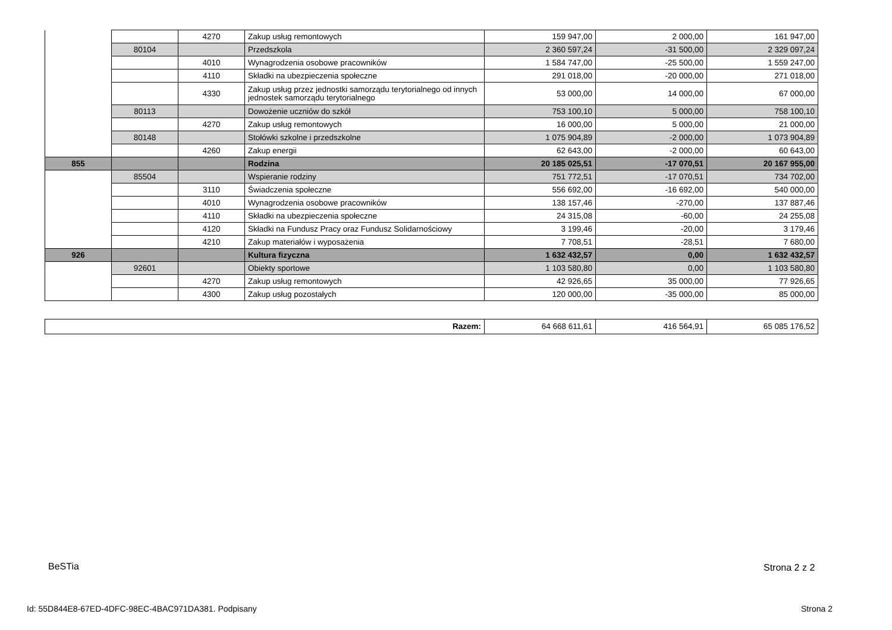| | | 4270 | Zakup usług remontowych | 159 947,00 | 2 000,00 | 161 947,00 |
| | 80104 | | Przedszkola | 2 360 597,24 | -31 500,00 | 2 329 097,24 |
| | | 4010 | Wynagrodzenia osobowe pracowników | 1 584 747,00 | -25 500,00 | 1 559 247,00 |
| | | 4110 | Składki na ubezpieczenia społeczne | 291 018,00 | -20 000,00 | 271 018,00 |
| | | 4330 | Zakup usług przez jednostki samorządu terytorialnego od innych jednostek samorządu terytorialnego | 53 000,00 | 14 000,00 | 67 000,00 |
| | 80113 | | Dowożenie uczniów do szkół | 753 100,10 | 5 000,00 | 758 100,10 |
| | | 4270 | Zakup usług remontowych | 16 000,00 | 5 000,00 | 21 000,00 |
| | 80148 | | Stołówki szkolne i przedszkolne | 1 075 904,89 | -2 000,00 | 1 073 904,89 |
| | | 4260 | Zakup energii | 62 643,00 | -2 000,00 | 60 643,00 |
| 855 | | | Rodzina | 20 185 025,51 | -17 070,51 | 20 167 955,00 |
| | 85504 | | Wspieranie rodziny | 751 772,51 | -17 070,51 | 734 702,00 |
| | | 3110 | Świadczenia społeczne | 556 692,00 | -16 692,00 | 540 000,00 |
| | | 4010 | Wynagrodzenia osobowe pracowników | 138 157,46 | -270,00 | 137 887,46 |
| | | 4110 | Składki na ubezpieczenia społeczne | 24 315,08 | -60,00 | 24 255,08 |
| | | 4120 | Składki na Fundusz Pracy oraz Fundusz Solidarnościowy | 3 199,46 | -20,00 | 3 179,46 |
| | | 4210 | Zakup materiałów i wyposażenia | 7 708,51 | -28,51 | 7 680,00 |
| 926 | | | Kultura fizyczna | 1 632 432,57 | 0,00 | 1 632 432,57 |
| | 92601 | | Obiekty sportowe | 1 103 580,80 | 0,00 | 1 103 580,80 |
| | | 4270 | Zakup usług remontowych | 42 926,65 | 35 000,00 | 77 926,65 |
| | | 4300 | Zakup usług pozostałych | 120 000,00 | -35 000,00 | 85 000,00 |
| Razem: | 64 668 611,61 | 416 564,91 | 65 085 176,52 |
BeSTia Strona 2 z 2
Id: 55D844E8-67ED-4DFC-98EC-4BAC971DA381. Podpisany
Strona 2